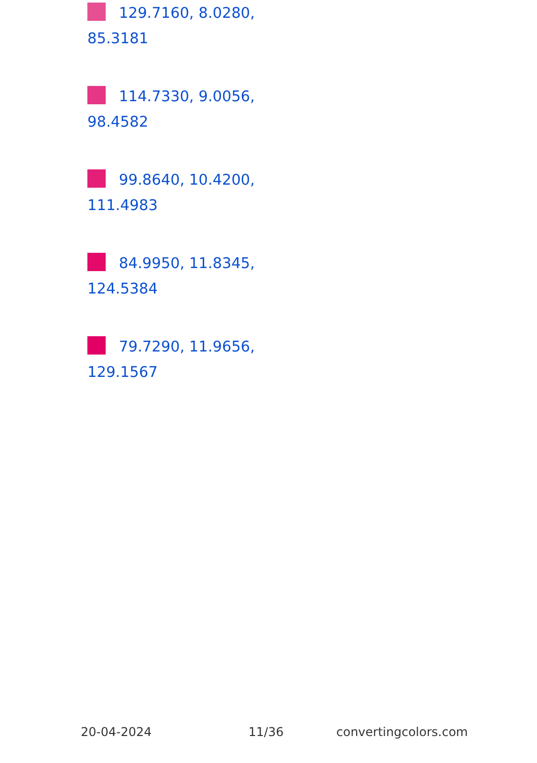129.7160, 8.0280, 85.3181
114.7330, 9.0056, 98.4582
99.8640, 10.4200, 111.4983
84.9950, 11.8345, 124.5384
79.7290, 11.9656, 129.1567
20-04-2024 11/36 convertingcolors.com